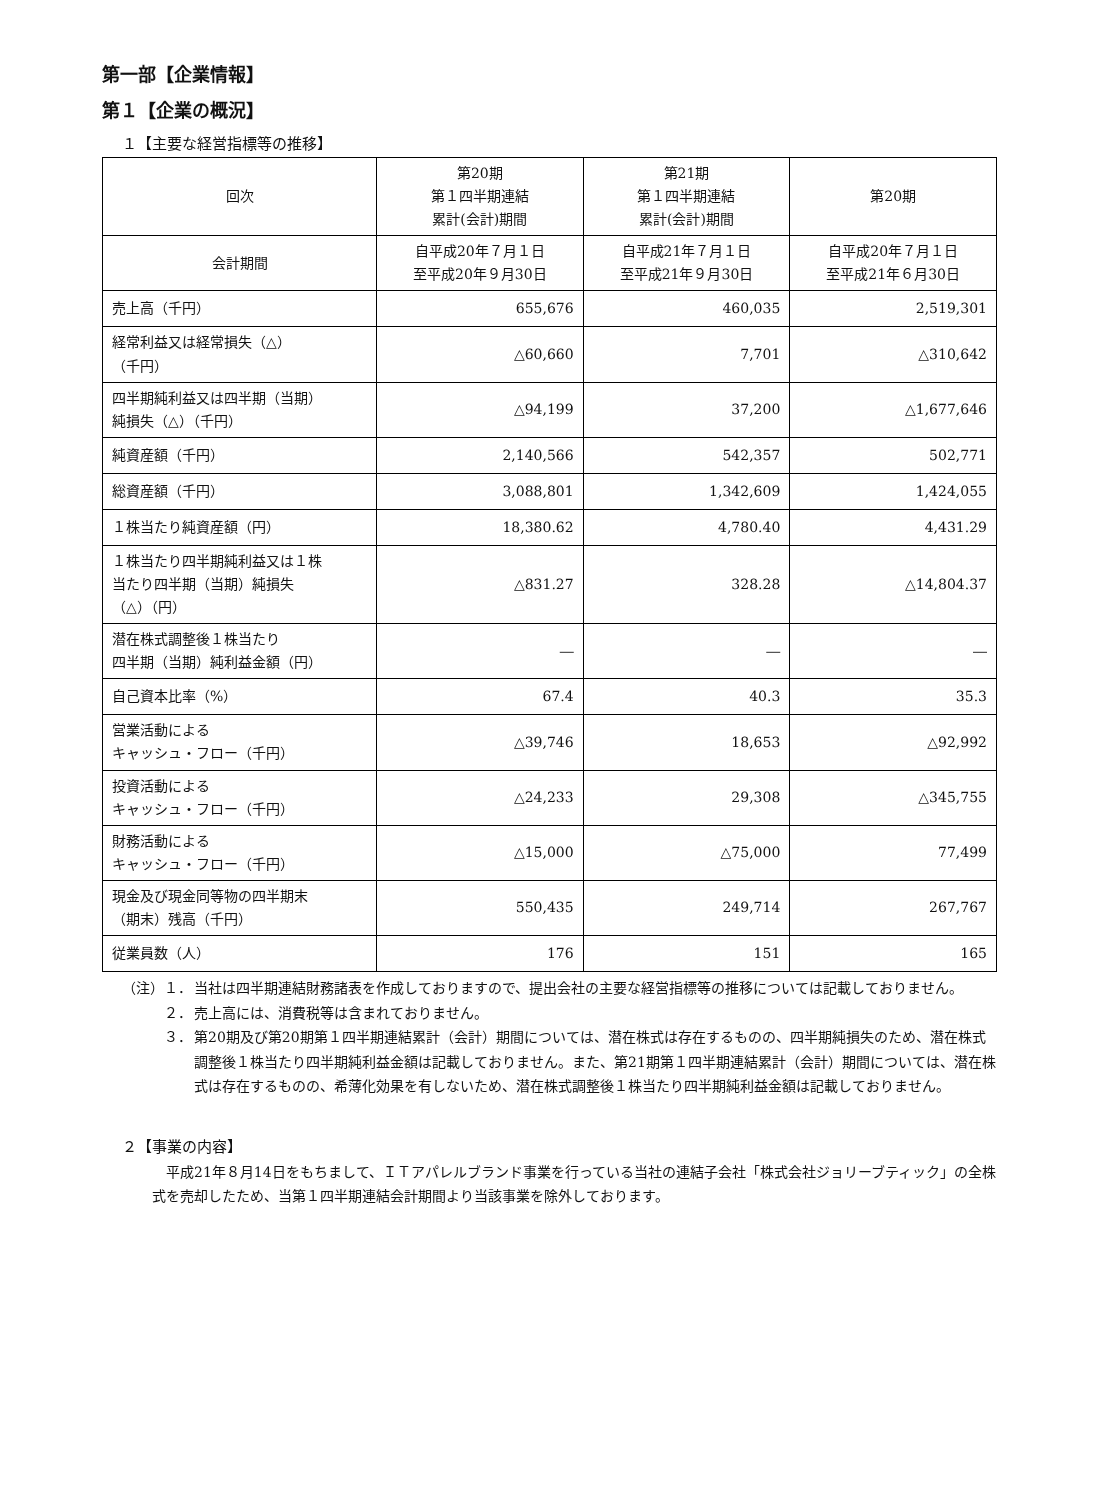第一部【企業情報】
第１【企業の概況】
１【主要な経営指標等の推移】
| 回次 | 第20期 第１四半期連結 累計(会計)期間 | 第21期 第１四半期連結 累計(会計)期間 | 第20期 |
| --- | --- | --- | --- |
| 会計期間 | 自平成20年７月１日 至平成20年９月30日 | 自平成21年７月１日 至平成21年９月30日 | 自平成20年７月１日 至平成21年６月30日 |
| 売上高（千円） | 655,676 | 460,035 | 2,519,301 |
| 経常利益又は経常損失（△） （千円） | △60,660 | 7,701 | △310,642 |
| 四半期純利益又は四半期（当期） 純損失（△）（千円） | △94,199 | 37,200 | △1,677,646 |
| 純資産額（千円） | 2,140,566 | 542,357 | 502,771 |
| 総資産額（千円） | 3,088,801 | 1,342,609 | 1,424,055 |
| １株当たり純資産額（円） | 18,380.62 | 4,780.40 | 4,431.29 |
| １株当たり四半期純利益又は１株 当たり四半期（当期）純損失 （△）（円） | △831.27 | 328.28 | △14,804.37 |
| 潜在株式調整後１株当たり 四半期（当期）純利益金額（円） | ― | ― | ― |
| 自己資本比率（%） | 67.4 | 40.3 | 35.3 |
| 営業活動による キャッシュ・フロー（千円） | △39,746 | 18,653 | △92,992 |
| 投資活動による キャッシュ・フロー（千円） | △24,233 | 29,308 | △345,755 |
| 財務活動による キャッシュ・フロー（千円） | △15,000 | △75,000 | 77,499 |
| 現金及び現金同等物の四半期末 （期末）残高（千円） | 550,435 | 249,714 | 267,767 |
| 従業員数（人） | 176 | 151 | 165 |
（注）１． 当社は四半期連結財務諸表を作成しておりますので、提出会社の主要な経営指標等の推移については記載しておりません。
　　　２． 売上高には、消費税等は含まれておりません。
　　　３． 第20期及び第20期第１四半期連結累計（会計）期間については、潜在株式は存在するものの、四半期純損失のため、潜在株式調整後１株当たり四半期純利益金額は記載しておりません。また、第21期第１四半期連結累計（会計）期間については、潜在株式は存在するものの、希薄化効果を有しないため、潜在株式調整後１株当たり四半期純利益金額は記載しておりません。
２【事業の内容】
平成21年８月14日をもちまして、ＩＴアパレルブランド事業を行っている当社の連結子会社「株式会社ジョリーブティック」の全株式を売却したため、当第１四半期連結会計期間より当該事業を除外しております。